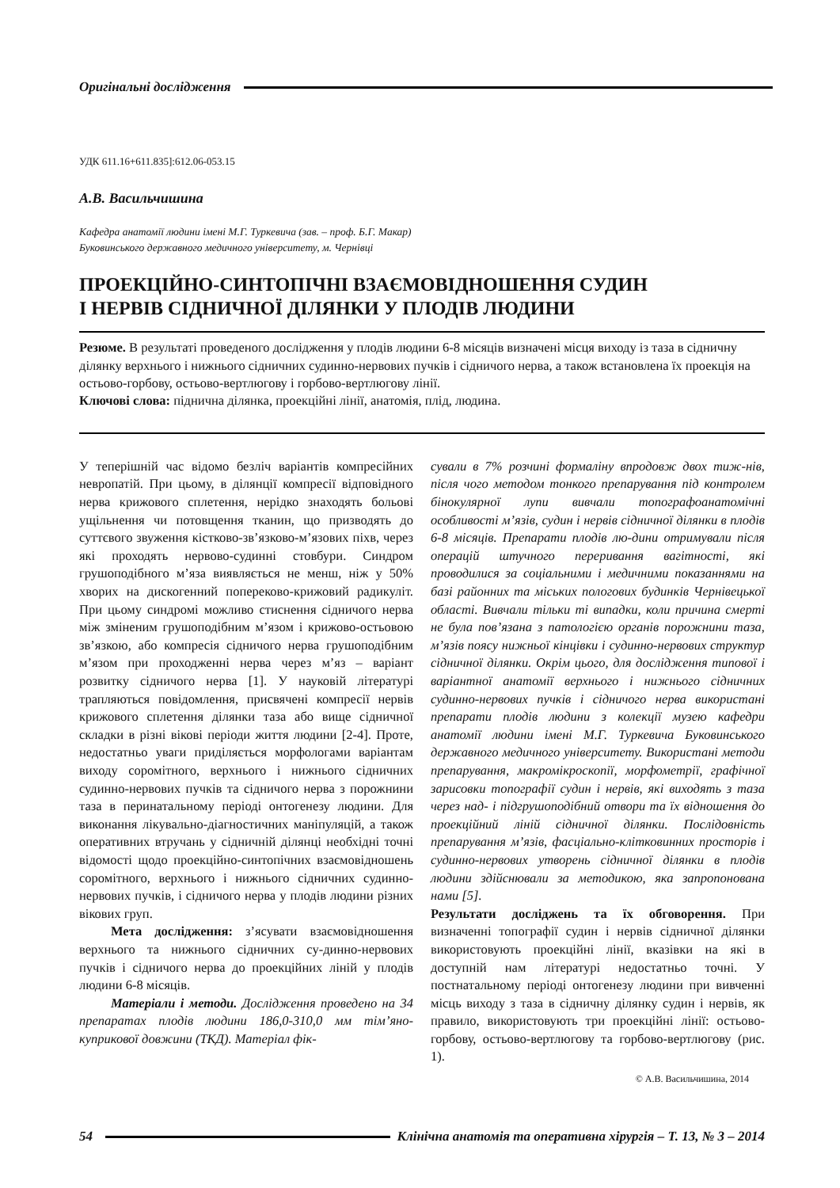Оригінальні дослідження
УДК 611.16+611.835]:612.06-053.15
А.В. Васильчишина
Кафедра анатомії людини імені М.Г. Туркевича (зав. – проф. Б.Г. Макар)
Буковинського державного медичного університету, м. Чернівці
ПРОЕКЦІЙНО-СИНТОПІЧНІ ВЗАЄМОВІДНОШЕННЯ СУДИН
І НЕРВІВ СІДНИЧНОЇ ДІЛЯНКИ У ПЛОДІВ ЛЮДИНИ
Резюме. В результаті проведеного дослідження у плодів людини 6-8 місяців визначені місця виходу із таза в сідничну ділянку верхнього і нижнього сідничних судинно-нервових пучків і сідничого нерва, а також встановлена їх проекція на остьово-горбову, остьово-вертлюгову і горбово-вертлюгову лінії.
Ключові слова: піднична ділянка, проекційні лінії, анатомія, плід, людина.
У теперішній час відомо безліч варіантів компресійних невропатій. При цьому, в ділянції компресії відповідного нерва крижового сплетення, нерідко знаходять больові ущільнення чи потовщення тканин, що призводять до суттєвого звуження кістково-зв’язково-м’язових піхв, через які проходять нервово-судинні стовбури. Синдром грушоподібного м’яза виявляється не менш, ніж у 50% хворих на дискогенний попереково-крижовий радикуліт. При цьому синдромі можливо стиснення сідничого нерва між зміненим грушоподібним м’язом і крижово-остьовою зв’язкою, або компресія сідничого нерва грушоподібним м’язом при проходженні нерва через м’яз – варіант розвитку сідничого нерва [1]. У науковій літературі трапляються повідомлення, присвячені компресії нервів крижового сплетення ділянки таза або вище сідничної складки в різні вікові періоди життя людини [2-4]. Проте, недостатньо уваги приділяється морфологами варіантам виходу соромітного, верхнього і нижнього сідничних судинно-нервових пучків та сідничого нерва з порожнини таза в перинатальному періоді онтогенезу людини. Для виконання лікувально-діагностичних маніпуляцій, а також оперативних втручань у сідничній ділянці необхідні точні відомості щодо проекційно-синтопічних взаємовідношень соромітного, верхнього і нижнього сідничних судинно-нервових пучків, і сідничого нерва у плодів людини різних вікових груп.
Мета дослідження: з’ясувати взаємовідношення верхнього та нижнього сідничних су-динно-нервових пучків і сідничого нерва до проекційних ліній у плодів людини 6-8 місяців.
Матеріали і методи. Дослідження проведено на 34 препаратах плодів людини 186,0-310,0 мм тім’яно-куприкової довжини (ТКД). Матеріал фік-
сували в 7% розчині формаліну впродовж двох тиж-нів, після чого методом тонкого препарування під контролем бінокулярної лупи вивчали топографоанатомічні особливості м’язів, судин і нервів сідничної ділянки в плодів 6-8 місяців. Препарати плодів лю-дини отримували після операцій штучного переривання вагітності, які проводилися за соціальними і медичними показаннями на базі районних та міських пологових будинків Чернівецької області. Вивчали тільки ті випадки, коли причина смерті не була пов’язана з патологією органів порожнини таза, м’язів поясу нижньої кінцівки і судинно-нервових структур сідничної ділянки. Окрім цього, для дослідження типової і варіантної анатомії верхнього і нижнього сідничних судинно-нервових пучків і сідничого нерва використані препарати плодів людини з колекції музею кафедри анатомії людини імені М.Г. Туркевича Буковинського державного медичного університету. Використані методи препарування, макромікроскопії, морфометрії, графічної зарисовки топографії судин і нервів, які виходять з таза через над- і підгрушоподібний отвори та їх відношення до проекційний ліній сідничної ділянки. Послідовність препарування м’язів, фасціально-клітковинних просторів і судинно-нервових утворень сідничної ділянки в плодів людини здійснювали за методикою, яка запропонована нами [5].
Результати досліджень та їх обговорення. При визначенні топографії судин і нервів сідничної ділянки використовують проекційні лінії, вказівки на які в доступній нам літературі недостатньо точні. У постнатальному періоді онтогенезу людини при вивченні місць виходу з таза в сідничну ділянку судин і нервів, як правило, використовують три проекційні лінії: остьово-горбову, остьово-вертлюгову та горбово-вертлюгову (рис. 1).
© А.В. Васильчишина, 2014
54
Клінічна анатомія та оперативна хірургія – Т. 13, № 3 – 2014